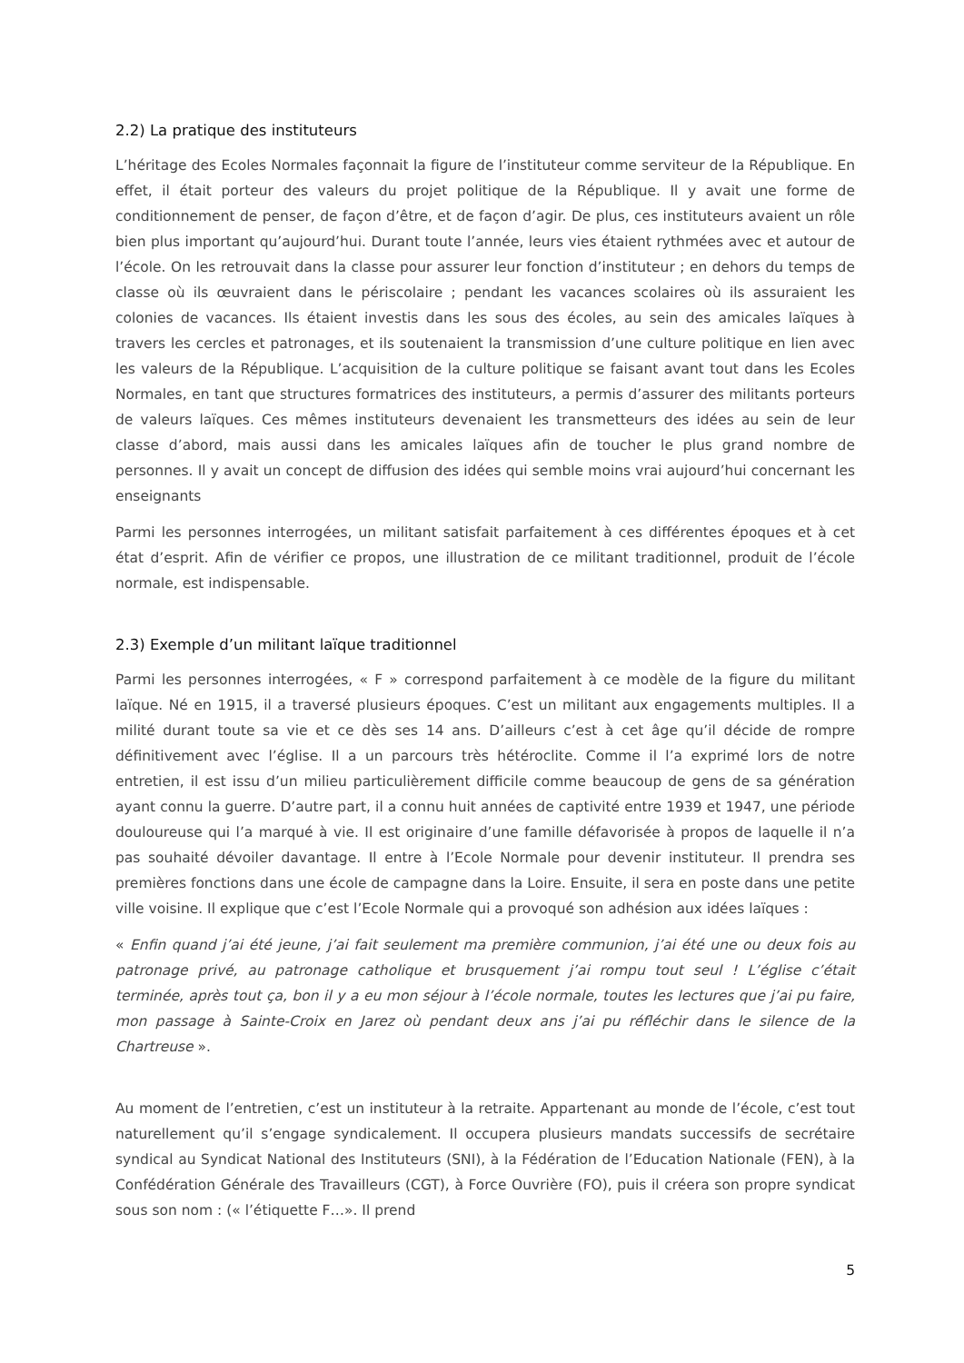2.2) La pratique des instituteurs
L’héritage des Ecoles Normales façonnait la figure de l’instituteur comme serviteur de la République. En effet, il était porteur des valeurs du projet politique de la République. Il y avait une forme de conditionnement de penser, de façon d’être, et de façon d’agir. De plus, ces instituteurs avaient un rôle bien plus important qu’aujourd’hui. Durant toute l’année, leurs vies étaient rythmées avec et autour de l’école. On les retrouvait dans la classe pour assurer leur fonction d’instituteur ; en dehors du temps de classe où ils œuvraient dans le périscolaire ; pendant les vacances scolaires où ils assuraient les colonies de vacances. Ils étaient investis dans les sous des écoles, au sein des amicales laïques à travers les cercles et patronages, et ils soutenaient la transmission d’une culture politique en lien avec les valeurs de la République. L’acquisition de la culture politique se faisant avant tout dans les Ecoles Normales, en tant que structures formatrices des instituteurs, a permis d’assurer des militants porteurs de valeurs laïques. Ces mêmes instituteurs devenaient les transmetteurs des idées au sein de leur classe d’abord, mais aussi dans les amicales laïques afin de toucher le plus grand nombre de personnes. Il y avait un concept de diffusion des idées qui semble moins vrai aujourd’hui concernant les enseignants
Parmi les personnes interrogées, un militant satisfait parfaitement à ces différentes époques et à cet état d’esprit. Afin de vérifier ce propos, une illustration de ce militant traditionnel, produit de l’école normale, est indispensable.
2.3) Exemple d’un militant laïque traditionnel
Parmi les personnes interrogées, « F » correspond parfaitement à ce modèle de la figure du militant laïque. Né en 1915, il a traversé plusieurs époques. C’est un militant aux engagements multiples. Il a milité durant toute sa vie et ce dès ses 14 ans. D’ailleurs c’est à cet âge qu’il décide de rompre définitivement avec l’église. Il a un parcours très hétéroclite. Comme il l’a exprimé lors de notre entretien, il est issu d’un milieu particulièrement difficile comme beaucoup de gens de sa génération ayant connu la guerre. D’autre part, il a connu huit années de captivité entre 1939 et 1947, une période douloureuse qui l’a marqué à vie. Il est originaire d’une famille défavorisée à propos de laquelle il n’a pas souhaité dévoiler davantage. Il entre à l’Ecole Normale pour devenir instituteur. Il prendra ses premières fonctions dans une école de campagne dans la Loire. Ensuite, il sera en poste dans une petite ville voisine. Il explique que c’est l’Ecole Normale qui a provoqué son adhésion aux idées laïques :
« Enfin quand j’ai été jeune, j’ai fait seulement ma première communion, j’ai été une ou deux fois au patronage privé, au patronage catholique et brusquement j’ai rompu tout seul ! L’église c’était terminée, après tout ça, bon il y a eu mon séjour à l’école normale, toutes les lectures que j’ai pu faire, mon passage à Sainte-Croix en Jarez où pendant deux ans j’ai pu réfléchir dans le silence de la Chartreuse ».
Au moment de l’entretien, c’est un instituteur à la retraite. Appartenant au monde de l’école, c’est tout naturellement qu’il s’engage syndicalement. Il occupera plusieurs mandats successifs de secrétaire syndical au Syndicat National des Instituteurs (SNI), à la Fédération de l’Education Nationale (FEN), à la Confédération Générale des Travailleurs (CGT), à Force Ouvrière (FO), puis il créera son propre syndicat sous son nom : (« l’étiquette F…». Il prend
5